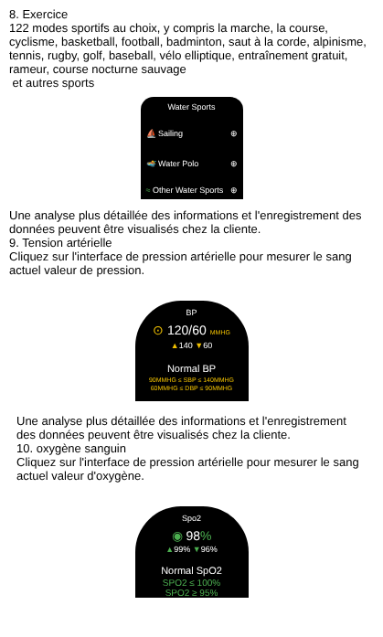8. Exercice
122 modes sportifs au choix, y compris la marche, la course, cyclisme, basketball, football, badminton, saut à la corde, alpinisme, tennis, rugby, golf, baseball, vélo elliptique, entraînement gratuit, rameur, course nocturne sauvage
et autres sports
Water Sports
⛵ Sailing ⊕
🏊 Water Polo ⊕
≈ Other Water Sports ⊕
Une analyse plus détaillée des informations et l'enregistrement des données peuvent être visualisés chez la cliente.
9. Tension artérielle
Cliquez sur l'interface de pression artérielle pour mesurer le sang actuel valeur de pression.
BP
⊙ 120/60 MMHG
▲140 ▼60
Normal BP
90MMHG ≤ SBP ≤ 140MMHG
60MMHG ≤ DBP ≤ 90MMHG
Une analyse plus détaillée des informations et l'enregistrement des données peuvent être visualisés chez la cliente.
10. oxygène sanguin
Cliquez sur l'interface de pression artérielle pour mesurer le sang actuel valeur d'oxygène.
Spo2
◉ 98%
▲99% ▼96%
Normal SpO2
SPO2 ≤ 100%
SPO2 ≥ 95%